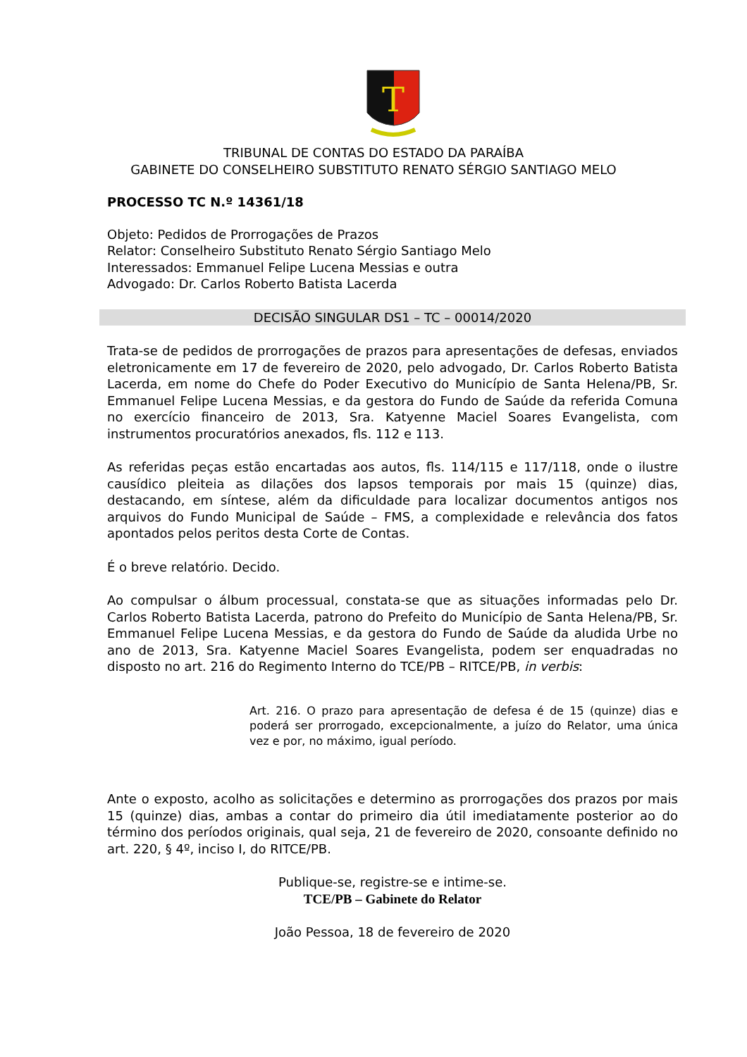T
TRIBUNAL DE CONTAS DO ESTADO DA PARAÍBA
GABINETE DO CONSELHEIRO SUBSTITUTO RENATO SÉRGIO SANTIAGO MELO
PROCESSO TC N.º 14361/18
Objeto: Pedidos de Prorrogações de Prazos
Relator: Conselheiro Substituto Renato Sérgio Santiago Melo
Interessados: Emmanuel Felipe Lucena Messias e outra
Advogado: Dr. Carlos Roberto Batista Lacerda
DECISÃO SINGULAR DS1 – TC – 00014/2020
Trata-se de pedidos de prorrogações de prazos para apresentações de defesas, enviados eletronicamente em 17 de fevereiro de 2020, pelo advogado, Dr. Carlos Roberto Batista Lacerda, em nome do Chefe do Poder Executivo do Município de Santa Helena/PB, Sr. Emmanuel Felipe Lucena Messias, e da gestora do Fundo de Saúde da referida Comuna no exercício financeiro de 2013, Sra. Katyenne Maciel Soares Evangelista, com instrumentos procuratórios anexados, fls. 112 e 113.
As referidas peças estão encartadas aos autos, fls. 114/115 e 117/118, onde o ilustre causídico pleiteia as dilações dos lapsos temporais por mais 15 (quinze) dias, destacando, em síntese, além da dificuldade para localizar documentos antigos nos arquivos do Fundo Municipal de Saúde – FMS, a complexidade e relevância dos fatos apontados pelos peritos desta Corte de Contas.
É o breve relatório. Decido.
Ao compulsar o álbum processual, constata-se que as situações informadas pelo Dr. Carlos Roberto Batista Lacerda, patrono do Prefeito do Município de Santa Helena/PB, Sr. Emmanuel Felipe Lucena Messias, e da gestora do Fundo de Saúde da aludida Urbe no ano de 2013, Sra. Katyenne Maciel Soares Evangelista, podem ser enquadradas no disposto no art. 216 do Regimento Interno do TCE/PB – RITCE/PB, in verbis:
Art. 216. O prazo para apresentação de defesa é de 15 (quinze) dias e poderá ser prorrogado, excepcionalmente, a juízo do Relator, uma única vez e por, no máximo, igual período.
Ante o exposto, acolho as solicitações e determino as prorrogações dos prazos por mais 15 (quinze) dias, ambas a contar do primeiro dia útil imediatamente posterior ao do término dos períodos originais, qual seja, 21 de fevereiro de 2020, consoante definido no art. 220, § 4º, inciso I, do RITCE/PB.
Publique-se, registre-se e intime-se.
TCE/PB – Gabinete do Relator
João Pessoa, 18 de fevereiro de 2020